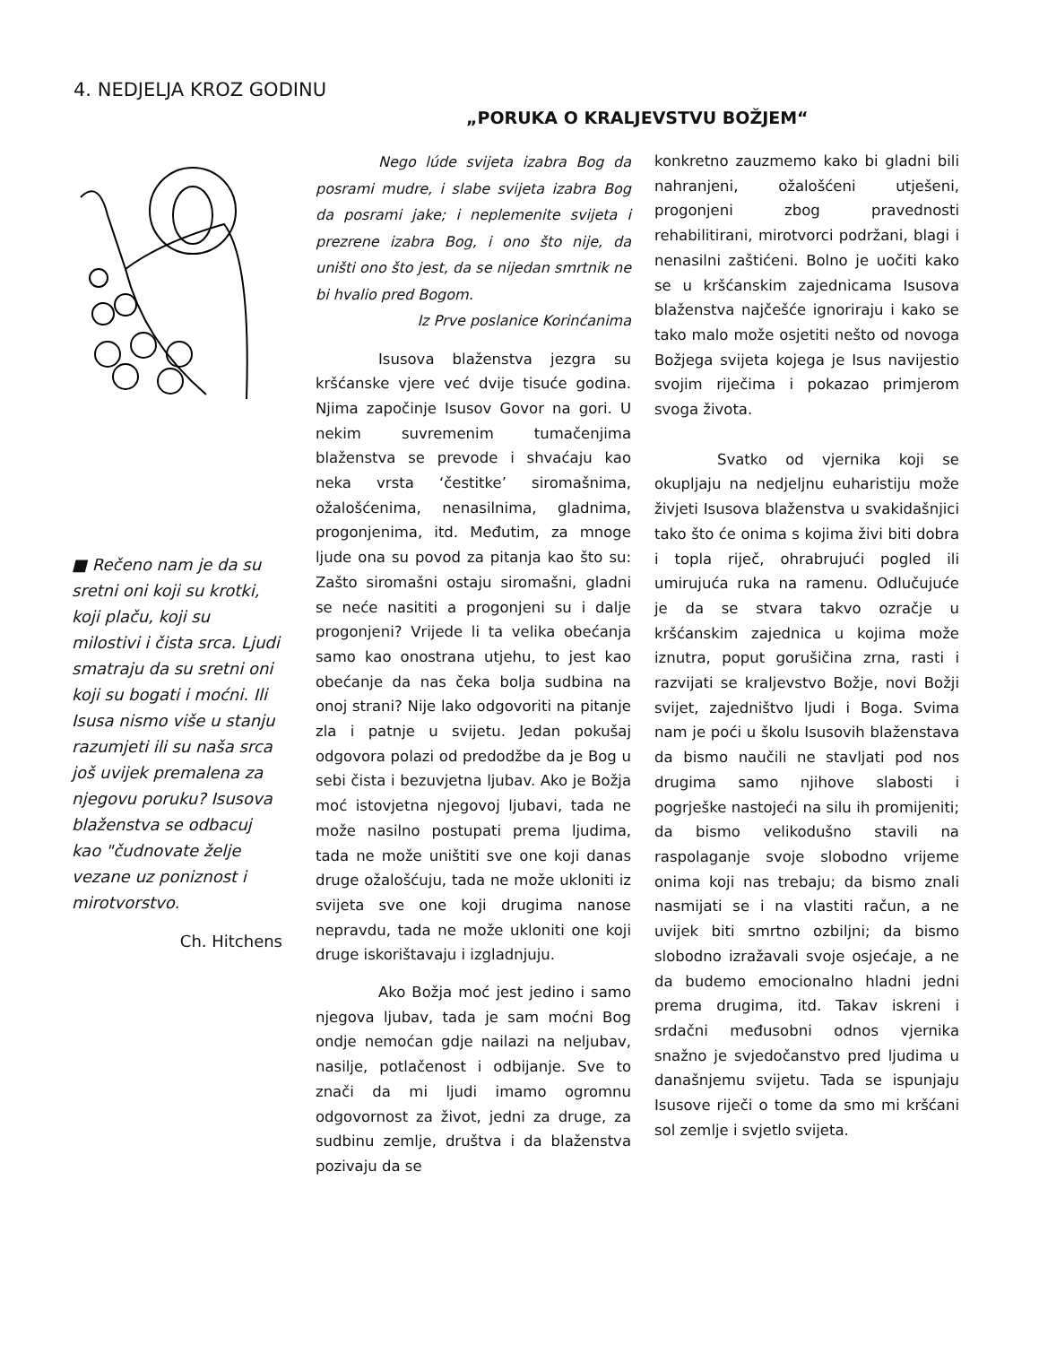4. NEDJELJA KROZ GODINU
„PORUKA O KRALJEVSTVU BOŽJEM“
■ Rečeno nam je da su sretni oni koji su krotki, koji plaču, koji su milostivi i čista srca. Ljudi smatraju da su sretni oni koji su bogati i moćni. Ili Isusa nismo više u stanju razumjeti ili su naša srca još uvijek premalena za njegovu poruku? Isusova blaženstva se odbacuj kao "čudnovate želje vezane uz poniznost i mirotvorstvo.
Ch. Hitchens
Nego lúde svijeta izabra Bog da posrami mudre, i slabe svijeta izabra Bog da posrami jake; i neplemenite svijeta i prezrene izabra Bog, i ono što nije, da uništi ono što jest, da se nijedan smrtnik ne bi hvalio pred Bogom.
Iz Prve poslanice Korinćanima
Isusova blaženstva jezgra su kršćanske vjere već dvije tisuće godina. Njima započinje Isusov Govor na gori. U nekim suvremenim tumačenjima blaženstva se prevode i shvaćaju kao neka vrsta ‘čestitke’ siromašnima, ožalošćenima, nenasilnima, gladnima, progonjenima, itd. Međutim, za mnoge ljude ona su povod za pitanja kao što su: Zašto siromašni ostaju siromašni, gladni se neće nasititi a progonjeni su i dalje progonjeni? Vrijede li ta velika obećanja samo kao onostrana utjehu, to jest kao obećanje da nas čeka bolja sudbina na onoj strani? Nije lako odgovoriti na pitanje zla i patnje u svijetu. Jedan pokušaj odgovora polazi od predodžbe da je Bog u sebi čista i bezuvjetna ljubav. Ako je Božja moć istovjetna njegovoj ljubavi, tada ne može nasilno postupati prema ljudima, tada ne može uništiti sve one koji danas druge ožalošćuju, tada ne može ukloniti iz svijeta sve one koji drugima nanose nepravdu, tada ne može ukloniti one koji druge iskorištavaju i izgladnjuju.
Ako Božja moć jest jedino i samo njegova ljubav, tada je sam moćni Bog ondje nemoćan gdje nailazi na neljubav, nasilje, potlačenost i odbijanje. Sve to znači da mi ljudi imamo ogromnu odgovornost za život, jedni za druge, za sudbinu zemlje, društva i da blaženstva pozivaju da se
konkretno zauzmemo kako bi gladni bili nahranjeni, ožalošćeni utješeni, progonjeni zbog pravednosti rehabilitirani, mirotvorci podržani, blagi i nenasilni zaštićeni. Bolno je uočiti kako se u kršćanskim zajednicama Isusova blaženstva najčešće ignoriraju i kako se tako malo može osjetiti nešto od novoga Božjega svijeta kojega je Isus navijestio svojim riječima i pokazao primjerom svoga života.
Svatko od vjernika koji se okupljaju na nedjeljnu euharistiju može živjeti Isusova blaženstva u svakidašnjici tako što će onima s kojima živi biti dobra i topla riječ, ohrabrujući pogled ili umirujuća ruka na ramenu. Odlučujuće je da se stvara takvo ozračje u kršćanskim zajednica u kojima može iznutra, poput gorušičina zrna, rasti i razvijati se kraljevstvo Božje, novi Božji svijet, zajedništvo ljudi i Boga. Svima nam je poći u školu Isusovih blaženstava da bismo naučili ne stavljati pod nos drugima samo njihove slabosti i pogrješke nastojeći na silu ih promijeniti; da bismo velikodušno stavili na raspolaganje svoje slobodno vrijeme onima koji nas trebaju; da bismo znali nasmijati se i na vlastiti račun, a ne uvijek biti smrtno ozbiljni; da bismo slobodno izražavali svoje osjećaje, a ne da budemo emocionalno hladni jedni prema drugima, itd. Takav iskreni i srdačni međusobni odnos vjernika snažno je svjedočanstvo pred ljudima u današnjemu svijetu. Tada se ispunjaju Isusove riječi o tome da smo mi kršćani sol zemlje i svjetlo svijeta.